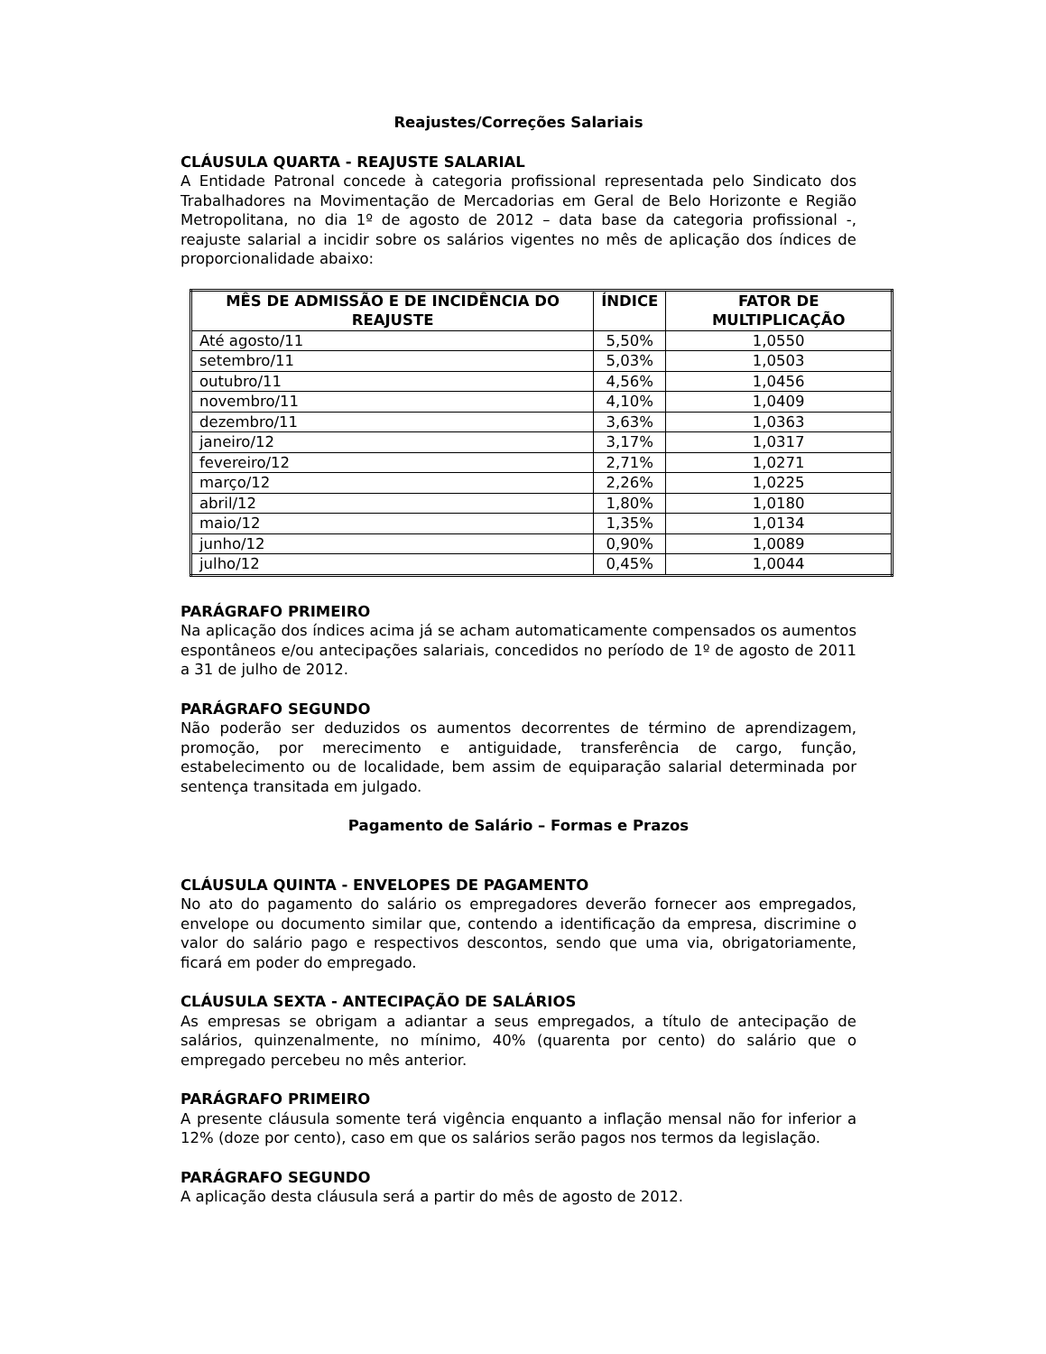Reajustes/Correções Salariais
CLÁUSULA QUARTA - REAJUSTE SALARIAL
A Entidade Patronal concede à categoria profissional representada pelo Sindicato dos Trabalhadores na Movimentação de Mercadorias em Geral de Belo Horizonte e Região Metropolitana, no dia 1º de agosto de 2012 – data base da categoria profissional -, reajuste salarial a incidir sobre os salários vigentes no mês de aplicação dos índices de proporcionalidade abaixo:
| MÊS DE ADMISSÃO E DE INCIDÊNCIA DO REAJUSTE | ÍNDICE | FATOR DE MULTIPLICAÇÃO |
| --- | --- | --- |
| Até agosto/11 | 5,50% | 1,0550 |
| setembro/11 | 5,03% | 1,0503 |
| outubro/11 | 4,56% | 1,0456 |
| novembro/11 | 4,10% | 1,0409 |
| dezembro/11 | 3,63% | 1,0363 |
| janeiro/12 | 3,17% | 1,0317 |
| fevereiro/12 | 2,71% | 1,0271 |
| março/12 | 2,26% | 1,0225 |
| abril/12 | 1,80% | 1,0180 |
| maio/12 | 1,35% | 1,0134 |
| junho/12 | 0,90% | 1,0089 |
| julho/12 | 0,45% | 1,0044 |
PARÁGRAFO PRIMEIRO
Na aplicação dos índices acima já se acham automaticamente compensados os aumentos espontâneos e/ou antecipações salariais, concedidos no período de 1º de agosto de 2011 a 31 de julho de 2012.
PARÁGRAFO SEGUNDO
Não poderão ser deduzidos os aumentos decorrentes de término de aprendizagem, promoção, por merecimento e antiguidade, transferência de cargo, função, estabelecimento ou de localidade, bem assim de equiparação salarial determinada por sentença transitada em julgado.
Pagamento de Salário – Formas e Prazos
CLÁUSULA QUINTA - ENVELOPES DE PAGAMENTO
No ato do pagamento do salário os empregadores deverão fornecer aos empregados, envelope ou documento similar que, contendo a identificação da empresa, discrimine o valor do salário pago e respectivos descontos, sendo que uma via, obrigatoriamente, ficará em poder do empregado.
CLÁUSULA SEXTA - ANTECIPAÇÃO DE SALÁRIOS
As empresas se obrigam a adiantar a seus empregados, a título de antecipação de salários, quinzenalmente, no mínimo, 40% (quarenta por cento) do salário que o empregado percebeu no mês anterior.
PARÁGRAFO PRIMEIRO
A presente cláusula somente terá vigência enquanto a inflação mensal não for inferior a 12% (doze por cento), caso em que os salários serão pagos nos termos da legislação.
PARÁGRAFO SEGUNDO
A aplicação desta cláusula será a partir do mês de agosto de 2012.